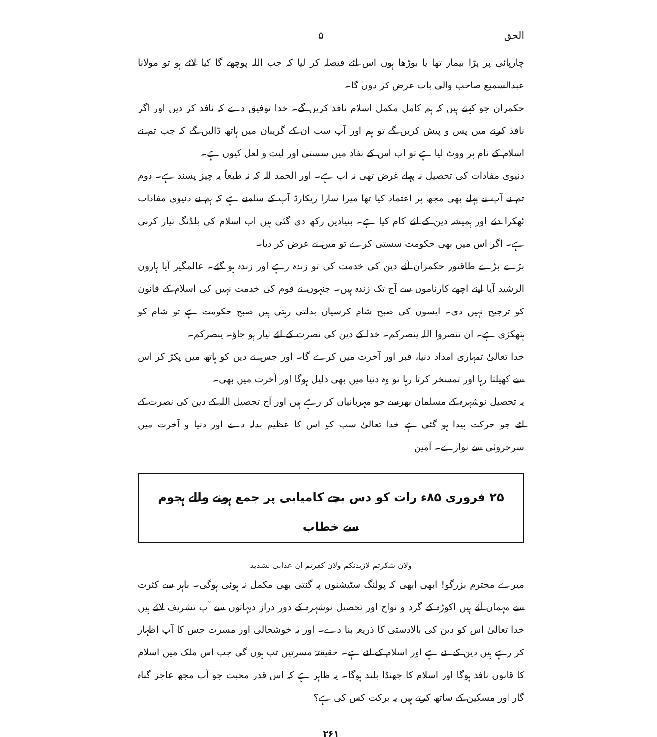الحق ۵
چارپائی پر پڑا بیمار تھا یا بوڑھا ہوں اس لئے فیصلہ کر لیا کہ جب اللہ پوچھے گا کیا لائے ہو تو مولانا عبدالسمیع صاحب والی بات عرض کر دوں گا۔
حکمران جو کہتے ہیں کہ ہم کامل مکمل اسلام نافذ کریں گے۔ خدا توفیق دے کہ نافذ کر دیں اور اگر نافذ کرنے میں پس و پیش کریں گے تو ہم اور آپ سب ان کے گریبان میں ہاتھ ڈالیں گے کہ جب تم نے اسلام کے نام پر ووٹ لیا ہے تو اب اس کے نفاذ میں سستی اور لیت و لعل کیوں ہے۔
دنیوی مفادات کی تحصیل نہ پہلے غرض تھی نہ اب ہے۔ اور الحمد للہ کہ نہ طبعاً یہ چیز پسند ہے۔ دوم تم نے آپ نے پہلے بھی مجھ پر اعتماد کیا تھا میرا سارا ریکارڈ آپ کے سامنے ہے کہ ہم نے دنیوی مفادات ٹھکرا دئے اور ہمیشہ دین کے لئے کام کیا ہے۔ بنیادیں رکھ دی گئی ہیں اب اسلام کی بلڈنگ تیار کرنی ہے۔ اگر اس میں بھی حکومت سستی کرے تو میں نے عرض کر دیا۔
بڑے بڑے طاقتور حکمران آئے دین کی خدمت کی تو زندہ رہے اور زندہ ہو گئے۔ عالمگیر آیا ہارون الرشید آیا اپنے اچھے کارناموں سے آج تک زندہ ہیں۔ جنہوں نے قوم کی خدمت نہیں کی اسلام کے قانون کو ترجیح نہیں دی۔ ایسوں کی صبح شام کرسیاں بدلتی رہتی ہیں صبح حکومت ہے تو شام کو ہتھکڑی ہے۔ ان تنصروا اللہ ینصرکم۔ خدا کے دین کی نصرت کے لئے تیار ہو جاؤ۔ ینصرکم۔
خدا تعالیٰ تمہاری امداد دنیا، قبر اور آخرت میں کرے گا۔ اور جس نے دین کو ہاتھ میں پکڑ کر اس سے کھیلتا رہا اور تمسخر کرتا رہا تو وہ دنیا میں بھی ذلیل ہوگا اور آخرت میں بھی۔
یہ تحصیل نوشہرہ کے مسلمان بھرسے جو مہربانیاں کر رہے ہیں اور آج تحصیل اللہ کے دین کی نصرت کے لئے جو حرکت پیدا ہو گئی ہے خدا تعالیٰ سب کو اس کا عظیم بدلہ دے اور دنیا و آخرت میں سرخروئی سے نوازے۔ آمین
۲۵ فروری ۸۵ء رات کو دس بجے کامیابی پر جمع ہونے والے ہجوم سے خطاب
ولان شکرتم لازیدنکم ولان کفرتم ان عذابی لشدید
میرے محترم بزرگو! ابھی ابھی کہ پولنگ سٹیشنوں پہ گنتی بھی مکمل نہ ہوئی ہوگی۔ باہر سے کثرت سے مہمان آئے ہیں اکوڑہ کے گرد و نواح اور تحصیل نوشہرہ کے دور دراز دیہاتوں سے آپ تشریف لائے ہیں خدا تعالیٰ اس کو دین کی بالادستی کا ذریعہ بنا دے۔ اور یہ خوشحالی اور مسرت جس کا آپ اظہار کر رہے ہیں دین کے لئے ہے اور اسلام کے لئے ہے۔ حقیقتہً مسرتیں تب ہوں گی جب اس ملک میں اسلام کا قانون نافذ ہوگا اور اسلام کا جھنڈا بلند ہوگا۔ یہ ظاہر ہے کہ اس قدر محبت جو آپ مجھ عاجز گناہ گار اور مسکین کے ساتھ کرتے ہیں یہ برکت کس کی ہے؟
۲۶۱